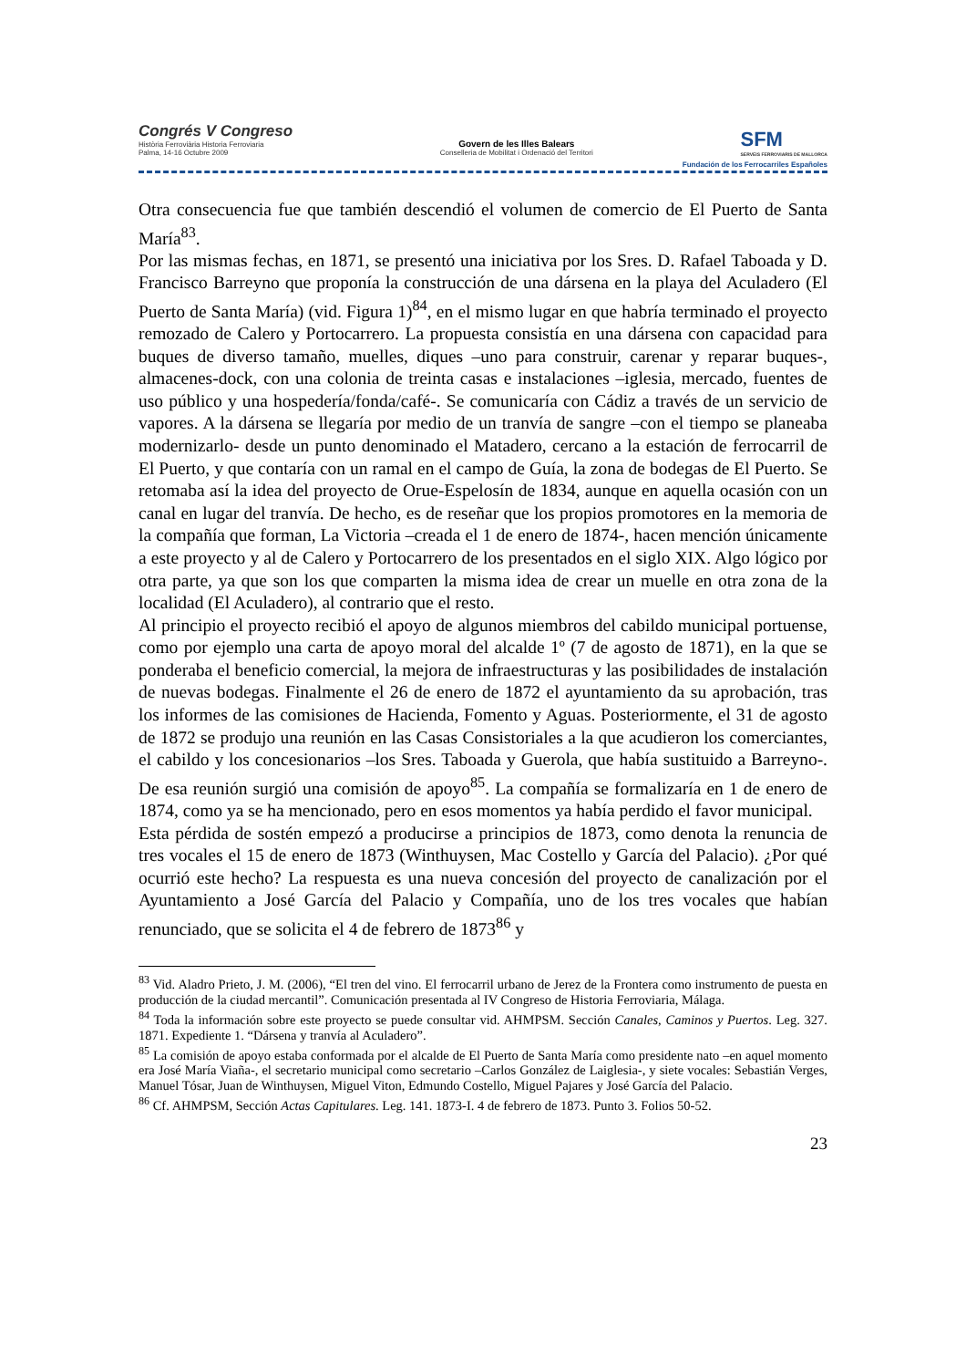Congrés V Congreso
Història Ferroviària Historia Ferroviaria
Palma, 14-16 Octubre 2009
Govern de les Illes Balears
Conselleria de Mobilitat i Ordenació del Territori
SFM
SERVEIS FERROVIARIS DE MALLORCA
Fundación de los Ferrocarriles Españoles
Otra consecuencia fue que también descendió el volumen de comercio de El Puerto de Santa María<sup>83</sup>.
Por las mismas fechas, en 1871, se presentó una iniciativa por los Sres. D. Rafael Taboada y D. Francisco Barreyno que proponía la construcción de una dársena en la playa del Aculadero (El Puerto de Santa María) (vid. Figura 1)<sup>84</sup>, en el mismo lugar en que habría terminado el proyecto remozado de Calero y Portocarrero. La propuesta consistía en una dársena con capacidad para buques de diverso tamaño, muelles, diques –uno para construir, carenar y reparar buques-, almacenes-dock, con una colonia de treinta casas e instalaciones –iglesia, mercado, fuentes de uso público y una hospedería/fonda/café-. Se comunicaría con Cádiz a través de un servicio de vapores. A la dársena se llegaría por medio de un tranvía de sangre –con el tiempo se planeaba modernizarlo- desde un punto denominado el Matadero, cercano a la estación de ferrocarril de El Puerto, y que contaría con un ramal en el campo de Guía, la zona de bodegas de El Puerto. Se retomaba así la idea del proyecto de Orue-Espelosín de 1834, aunque en aquella ocasión con un canal en lugar del tranvía. De hecho, es de reseñar que los propios promotores en la memoria de la compañía que forman, La Victoria –creada el 1 de enero de 1874-, hacen mención únicamente a este proyecto y al de Calero y Portocarrero de los presentados en el siglo XIX. Algo lógico por otra parte, ya que son los que comparten la misma idea de crear un muelle en otra zona de la localidad (El Aculadero), al contrario que el resto.
Al principio el proyecto recibió el apoyo de algunos miembros del cabildo municipal portuense, como por ejemplo una carta de apoyo moral del alcalde 1º (7 de agosto de 1871), en la que se ponderaba el beneficio comercial, la mejora de infraestructuras y las posibilidades de instalación de nuevas bodegas. Finalmente el 26 de enero de 1872 el ayuntamiento da su aprobación, tras los informes de las comisiones de Hacienda, Fomento y Aguas. Posteriormente, el 31 de agosto de 1872 se produjo una reunión en las Casas Consistoriales a la que acudieron los comerciantes, el cabildo y los concesionarios –los Sres. Taboada y Guerola, que había sustituido a Barreyno-. De esa reunión surgió una comisión de apoyo<sup>85</sup>. La compañía se formalizaría en 1 de enero de 1874, como ya se ha mencionado, pero en esos momentos ya había perdido el favor municipal.
Esta pérdida de sostén empezó a producirse a principios de 1873, como denota la renuncia de tres vocales el 15 de enero de 1873 (Winthuysen, Mac Costello y García del Palacio). ¿Por qué ocurrió este hecho? La respuesta es una nueva concesión del proyecto de canalización por el Ayuntamiento a José García del Palacio y Compañía, uno de los tres vocales que habían renunciado, que se solicita el 4 de febrero de 1873<sup>86</sup> y
<sup>83</sup> Vid. Aladro Prieto, J. M. (2006), “El tren del vino. El ferrocarril urbano de Jerez de la Frontera como instrumento de puesta en producción de la ciudad mercantil”. Comunicación presentada al IV Congreso de Historia Ferroviaria, Málaga.
<sup>84</sup> Toda la información sobre este proyecto se puede consultar vid. AHMPSM. Sección Canales, Caminos y Puertos. Leg. 327. 1871. Expediente 1. “Dársena y tranvía al Aculadero”.
<sup>85</sup> La comisión de apoyo estaba conformada por el alcalde de El Puerto de Santa María como presidente nato –en aquel momento era José María Viaña-, el secretario municipal como secretario –Carlos González de Laiglesia-, y siete vocales: Sebastián Verges, Manuel Tósar, Juan de Winthuysen, Miguel Viton, Edmundo Costello, Miguel Pajares y José García del Palacio.
<sup>86</sup> Cf. AHMPSM, Sección Actas Capitulares. Leg. 141. 1873-I. 4 de febrero de 1873. Punto 3. Folios 50-52.
23